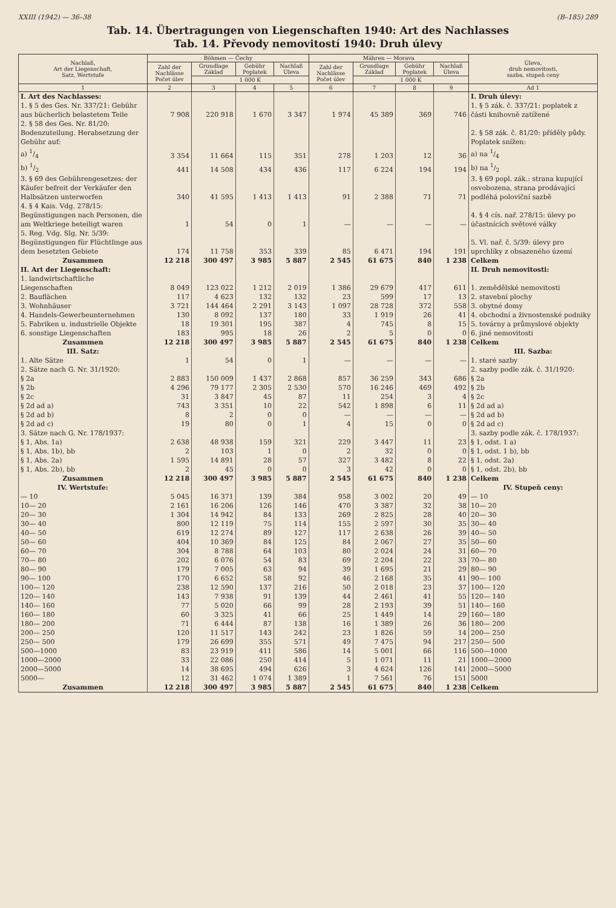XXIII (1942) — 36–38 (B–185) 289
Tab. 14. Übertragungen von Liegenschaften 1940: Art des Nachlasses
Tab. 14. Převody nemovitostí 1940: Druh úlevy
| Nachlaß, Art der Liegenschaft, Satz, Wertstufe | Böhmen — Čechy | | | | Mähren — Morava | | | | Úleva, druh nemovitosti, sazba, stupeň ceny |
| --- | --- | --- | --- | --- | --- | --- | --- | --- | --- |
| | Zahl der Nachlässe Počet úlev | Grundlage Základ | Gebühr Poplatek | Nachlaß Úleva | Zahl der Nachlässe Počet úlev | Grundlage Základ | Gebühr Poplatek | Nachlaß Úleva | |
| | | 1 000 K | | | | 1 000 K | | | |
| 1 | 2 | 3 | 4 | 5 | 6 | 7 | 8 | 9 | Ad 1 |
| I. Art des Nachlasses: | | | | | | | | | I. Druh úlevy: |
| 1. § 5 des Ges. Nr. 337/21: Gebühr aus bücherlich belastetem Teile | 7 908 | 220 918 | 1 670 | 3 347 | 1 974 | 45 389 | 369 | 746 | 1. § 5 zák. č. 337/21: poplatek z části knihovně zatížené |
| 2. § 58 des Ges. Nr. 81/20: Bodenzuteilung. Herabsetzung der Gebühr auf: | | | | | | | | | 2. § 58 zák. č. 81/20: příděly půdy. Poplatek snížen: |
| a) 1/4 | 3 354 | 11 664 | 115 | 351 | 278 | 1 203 | 12 | 36 | a) na 1/4 |
| b) 1/2 | 441 | 14 508 | 434 | 436 | 117 | 6 224 | 194 | 194 | b) na 1/2 |
| 3. § 69 des Gebührengesetzes: der Käufer befreit der Verkäufer den Halbsätzen unterworfen | 340 | 41 595 | 1 413 | 1 413 | 91 | 2 388 | 71 | 71 | 3. § 69 popl. zák.: strana kupující osvobozena, strana prodávající podléhá poloviční sazbě |
| 4. § 4 Kais. Vdg. 278/15: Begünstigungen nach Personen, die am Weltkriege beteiligt waren | 1 | 54 | 0 | 1 | — | — | — | — | 4. § 4 cís. nař. 278/15: úlevy po účastnících světové války |
| 5. Reg. Vdg. Slg. Nr. 5/39: Begünstigungen für Flüchtlinge aus dem besetzten Gebiete | 174 | 11 758 | 353 | 339 | 85 | 6 471 | 194 | 191 | 5. Vl. nař. č. 5/39: úlevy pro uprchlíky z obsazeného území |
| Zusammen | 12 218 | 300 497 | 3 985 | 5 887 | 2 545 | 61 675 | 840 | 1 238 | Celkem |
| II. Art der Liegenschaft: | | | | | | | | | II. Druh nemovitosti: |
| 1. landwirtschaftliche Liegenschaften | 8 049 | 123 022 | 1 212 | 2 019 | 1 386 | 29 679 | 417 | 611 | 1. zemědělské nemovitosti |
| 2. Bauflächen | 117 | 4 623 | 132 | 132 | 23 | 599 | 17 | 13 | 2. stavební plochy |
| 3. Wohnhäuser | 3 721 | 144 464 | 2 291 | 3 143 | 1 097 | 28 728 | 372 | 558 | 3. obytné domy |
| 4. Handels-Gewerbeunternehmen | 130 | 8 092 | 137 | 180 | 33 | 1 919 | 26 | 41 | 4. obchodní a živnostenské podniky |
| 5. Fabriken u. industrielle Objekte | 18 | 19 301 | 195 | 387 | 4 | 745 | 8 | 15 | 5. továrny a průmyslové objekty |
| 6. sonstige Liegenschaften | 183 | 995 | 18 | 26 | 2 | 5 | 0 | 0 | 6. jiné nemovitosti |
| Zusammen | 12 218 | 300 497 | 3 985 | 5 887 | 2 545 | 61 675 | 840 | 1 238 | Celkem |
| III. Satz: | | | | | | | | | III. Sazba: |
| 1. Alte Sätze | 1 | 54 | 0 | 1 | — | — | — | — | 1. staré sazby |
| 2. Sätze nach G. Nr. 31/1920: | | | | | | | | | 2. sazby podle zák. č. 31/1920: |
| § 2a | 2 883 | 150 009 | 1 437 | 2 868 | 857 | 36 259 | 343 | 686 | § 2a |
| § 2b | 4 296 | 79 177 | 2 305 | 2 530 | 570 | 16 246 | 469 | 492 | § 2b |
| § 2c | 31 | 3 847 | 45 | 87 | 11 | 254 | 3 | 4 | § 2c |
| § 2d ad a) | 743 | 3 351 | 10 | 22 | 542 | 1 898 | 6 | 11 | § 2d ad a) |
| § 2d ad b) | 8 | 2 | 0 | 0 | — | — | — | — | § 2d ad b) |
| § 2d ad c) | 19 | 80 | 0 | 1 | 4 | 15 | 0 | 0 | § 2d ad c) |
| 3. Sätze nach G. Nr. 178/1937: | | | | | | | | | 3. sazby podle zák. č. 178/1937: |
| § 1, Abs. 1a) | 2 638 | 48 938 | 159 | 321 | 229 | 3 447 | 11 | 23 | § 1, odst. 1 a) |
| § 1, Abs. 1b), bb | 2 | 103 | 1 | 0 | 2 | 32 | 0 | 0 | § 1, odst. 1 b), bb |
| § 1, Abs. 2a) | 1 595 | 14 891 | 28 | 57 | 327 | 3 482 | 8 | 22 | § 1, odst. 2a) |
| § 1, Abs. 2b), bb | 2 | 45 | 0 | 0 | 3 | 42 | 0 | 0 | § 1, odst. 2b), bb |
| Zusammen | 12 218 | 300 497 | 3 985 | 5 887 | 2 545 | 61 675 | 840 | 1 238 | Celkem |
| IV. Wertstufe: | | | | | | | | | IV. Stupeň ceny: |
| — 10 | 5 045 | 16 371 | 139 | 384 | 958 | 3 002 | 20 | 49 | — 10 |
| 10— 20 | 2 161 | 16 206 | 126 | 146 | 470 | 3 387 | 32 | 38 | 10— 20 |
| 20— 30 | 1 304 | 14 942 | 84 | 133 | 269 | 2 825 | 28 | 40 | 20— 30 |
| 30— 40 | 800 | 12 119 | 75 | 114 | 155 | 2 597 | 30 | 35 | 30— 40 |
| 40— 50 | 619 | 12 274 | 89 | 127 | 117 | 2 638 | 26 | 39 | 40— 50 |
| 50— 60 | 404 | 10 369 | 84 | 125 | 84 | 2 067 | 27 | 35 | 50— 60 |
| 60— 70 | 304 | 8 788 | 64 | 103 | 80 | 2 024 | 24 | 31 | 60— 70 |
| 70— 80 | 202 | 6 076 | 54 | 83 | 69 | 2 204 | 22 | 33 | 70— 80 |
| 80— 90 | 179 | 7 005 | 63 | 94 | 39 | 1 695 | 21 | 29 | 80— 90 |
| 90— 100 | 170 | 6 652 | 58 | 92 | 46 | 2 168 | 35 | 41 | 90— 100 |
| 100— 120 | 238 | 12 590 | 137 | 216 | 50 | 2 018 | 23 | 37 | 100— 120 |
| 120— 140 | 143 | 7 938 | 91 | 139 | 44 | 2 461 | 41 | 55 | 120— 140 |
| 140— 160 | 77 | 5 020 | 66 | 99 | 28 | 2 193 | 39 | 51 | 140— 160 |
| 160— 180 | 60 | 3 325 | 41 | 66 | 25 | 1 449 | 14 | 29 | 160— 180 |
| 180— 200 | 71 | 6 444 | 87 | 138 | 16 | 1 389 | 26 | 36 | 180— 200 |
| 200— 250 | 120 | 11 517 | 143 | 242 | 23 | 1 826 | 59 | 14 | 200— 250 |
| 250— 500 | 179 | 26 699 | 355 | 571 | 49 | 7 475 | 94 | 217 | 250— 500 |
| 500—1000 | 83 | 23 919 | 411 | 586 | 14 | 5 001 | 66 | 116 | 500—1000 |
| 1000—2000 | 33 | 22 086 | 250 | 414 | 5 | 1 071 | 11 | 21 | 1000—2000 |
| 2000—5000 | 14 | 38 695 | 494 | 626 | 3 | 4 624 | 126 | 141 | 2000—5000 |
| 5000— | 12 | 31 462 | 1 074 | 1 389 | 1 | 7 561 | 76 | 151 | 5000 |
| Zusammen | 12 218 | 300 497 | 3 985 | 5 887 | 2 545 | 61 675 | 840 | 1 238 | Celkem |